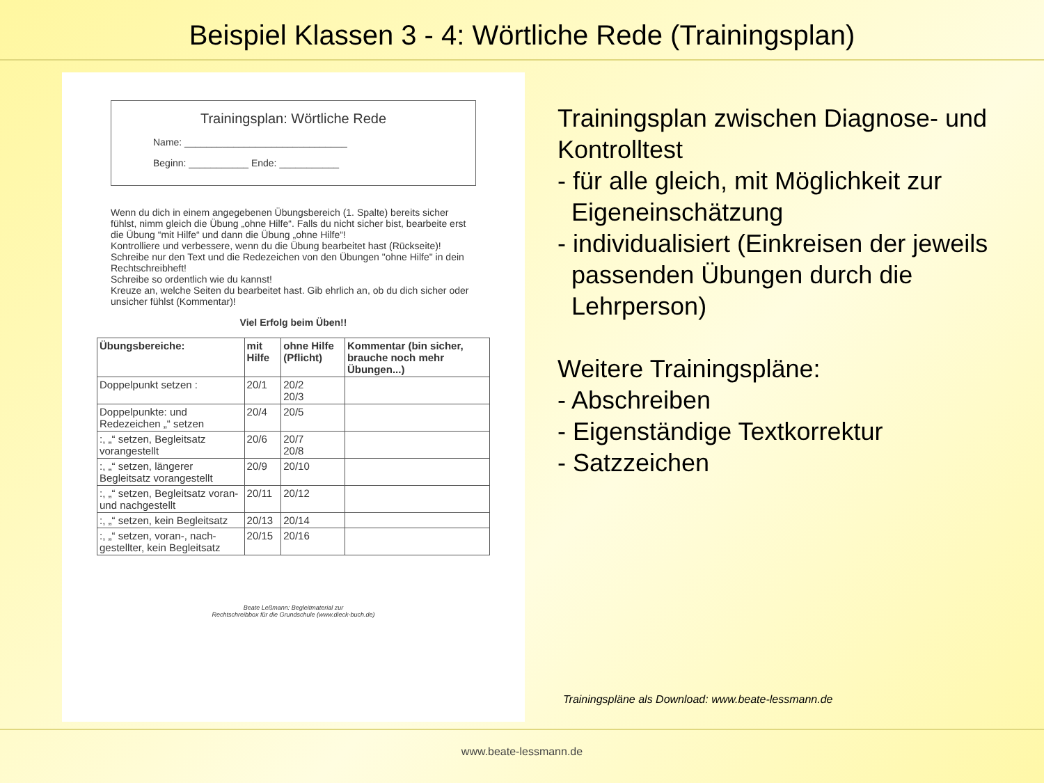Beispiel Klassen 3 - 4: Wörtliche Rede (Trainingsplan)
Trainingsplan: Wörtliche Rede
Name: ______________________________
Beginn: ___________ Ende: ___________
Wenn du dich in einem angegebenen Übungsbereich (1. Spalte) bereits sicher fühlst, nimm gleich die Übung „ohne Hilfe“. Falls du nicht sicher bist, bearbeite erst die Übung “mit Hilfe“ und dann die Übung „ohne Hilfe“!
Kontrolliere und verbessere, wenn du die Übung bearbeitet hast (Rückseite)!
Schreibe nur den Text und die Redezeichen von den Übungen "ohne Hilfe" in dein Rechtschreibheft!
Schreibe so ordentlich wie du kannst!
Kreuze an, welche Seiten du bearbeitet hast. Gib ehrlich an, ob du dich sicher oder unsicher fühlst (Kommentar)!
Viel Erfolg beim Üben!!
| Übungsbereiche: | mit Hilfe | ohne Hilfe (Pflicht) | Kommentar (bin sicher, brauche noch mehr Übungen...) |
| --- | --- | --- | --- |
| Doppelpunkt setzen : | 20/1 | 20/2 20/3 | |
| Doppelpunkte: und Redezeichen „“ setzen | 20/4 | 20/5 | |
| :, „“ setzen, Begleitsatz vorangestellt | 20/6 | 20/7 20/8 | |
| :, „“ setzen, längerer Begleitsatz vorangestellt | 20/9 | 20/10 | |
| :, „“ setzen, Begleitsatz voran- und nachgestellt | 20/11 | 20/12 | |
| :, „“ setzen, kein Begleitsatz | 20/13 | 20/14 | |
| :, „“ setzen, voran-, nach-gestellter, kein Begleitsatz | 20/15 | 20/16 | |
Beate Leßmann: Begleitmaterial zur
Rechtschreibbox für die Grundschule (www.dieck-buch.de)
Trainingsplan zwischen Diagnose- und Kontrolltest
- für alle gleich, mit Möglichkeit zur
Eigeneinschätzung
- individualisiert (Einkreisen der jeweils
passenden Übungen durch die
Lehrperson)
Weitere Trainingspläne:
- Abschreiben
- Eigenständige Textkorrektur
- Satzzeichen
Trainingspläne als Download: www.beate-lessmann.de
www.beate-lessmann.de